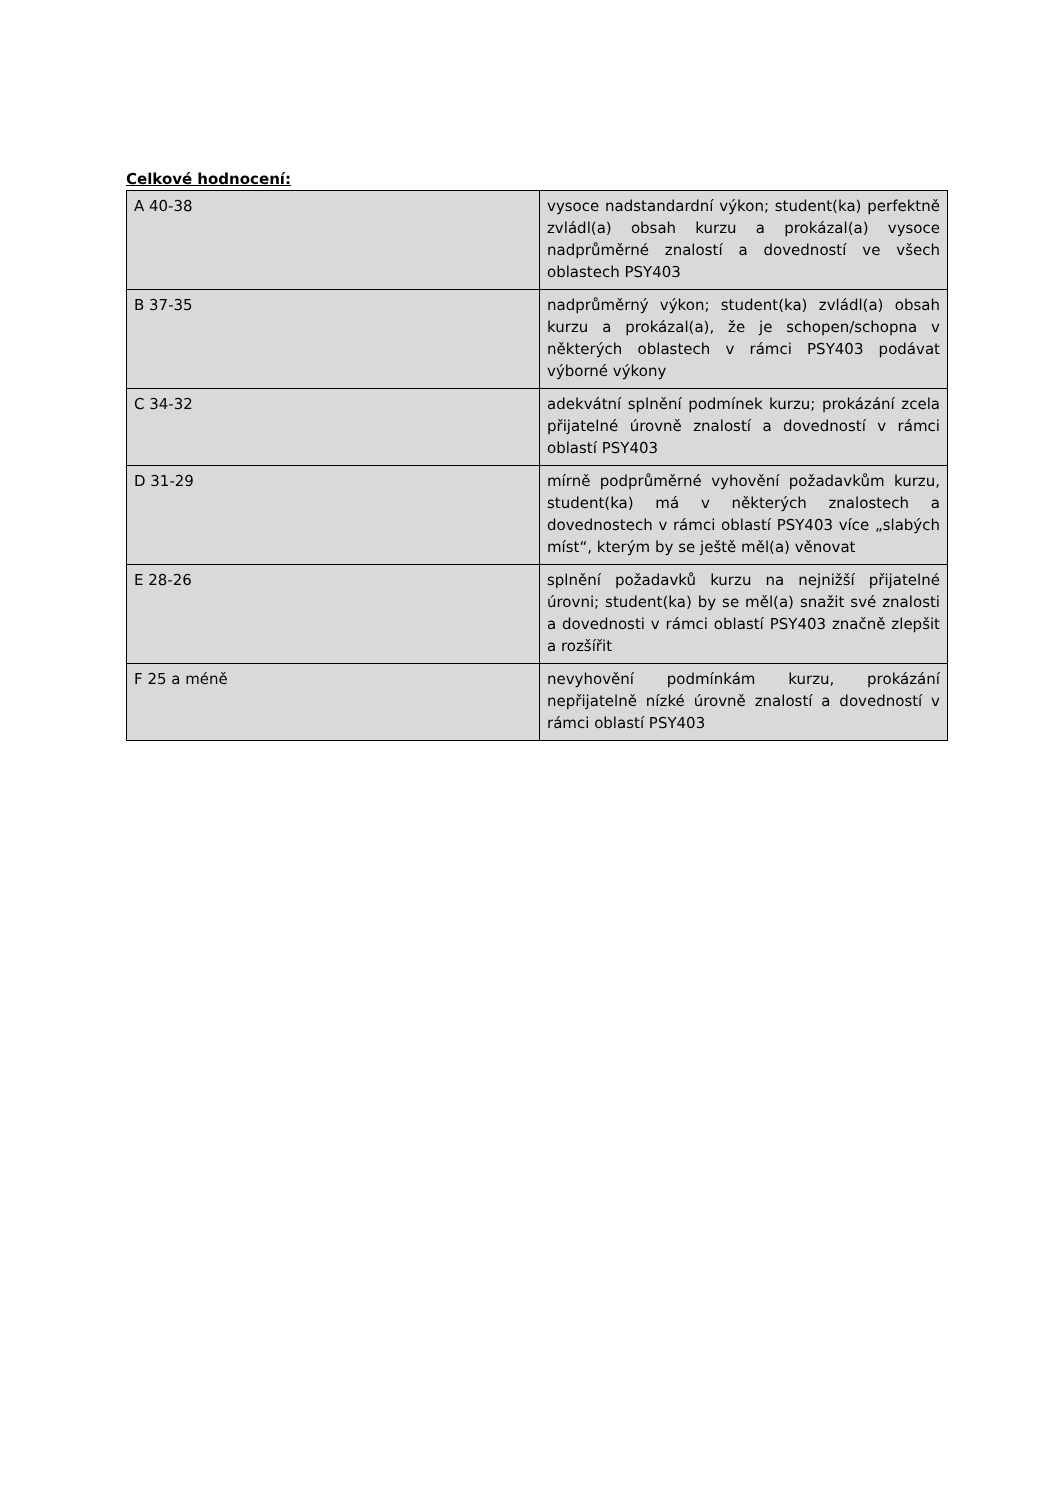Celkové hodnocení:
| A 40-38 | vysoce nadstandardní výkon; student(ka) perfektně zvládl(a) obsah kurzu a prokázal(a) vysoce nadprůměrné znalostí a dovedností ve všech oblastech PSY403 |
| B 37-35 | nadprůměrný výkon; student(ka) zvládl(a) obsah kurzu a prokázal(a), že je schopen/schopna v některých oblastech v rámci PSY403 podávat výborné výkony |
| C 34-32 | adekvátní splnění podmínek kurzu; prokázání zcela přijatelné úrovně znalostí a dovedností v rámci oblastí PSY403 |
| D 31-29 | mírně podprůměrné vyhovění požadavkům kurzu, student(ka) má v některých znalostech a dovednostech v rámci oblastí PSY403 více „slabých míst“, kterým by se ještě měl(a) věnovat |
| E 28-26 | splnění požadavků kurzu na nejnižší přijatelné úrovni; student(ka) by se měl(a) snažit své znalosti a dovednosti v rámci oblastí PSY403 značně zlepšit a rozšířit |
| F 25 a méně | nevyhovění podmínkám kurzu, prokázání nepřijatelně nízké úrovně znalostí a dovedností v rámci oblastí PSY403 |